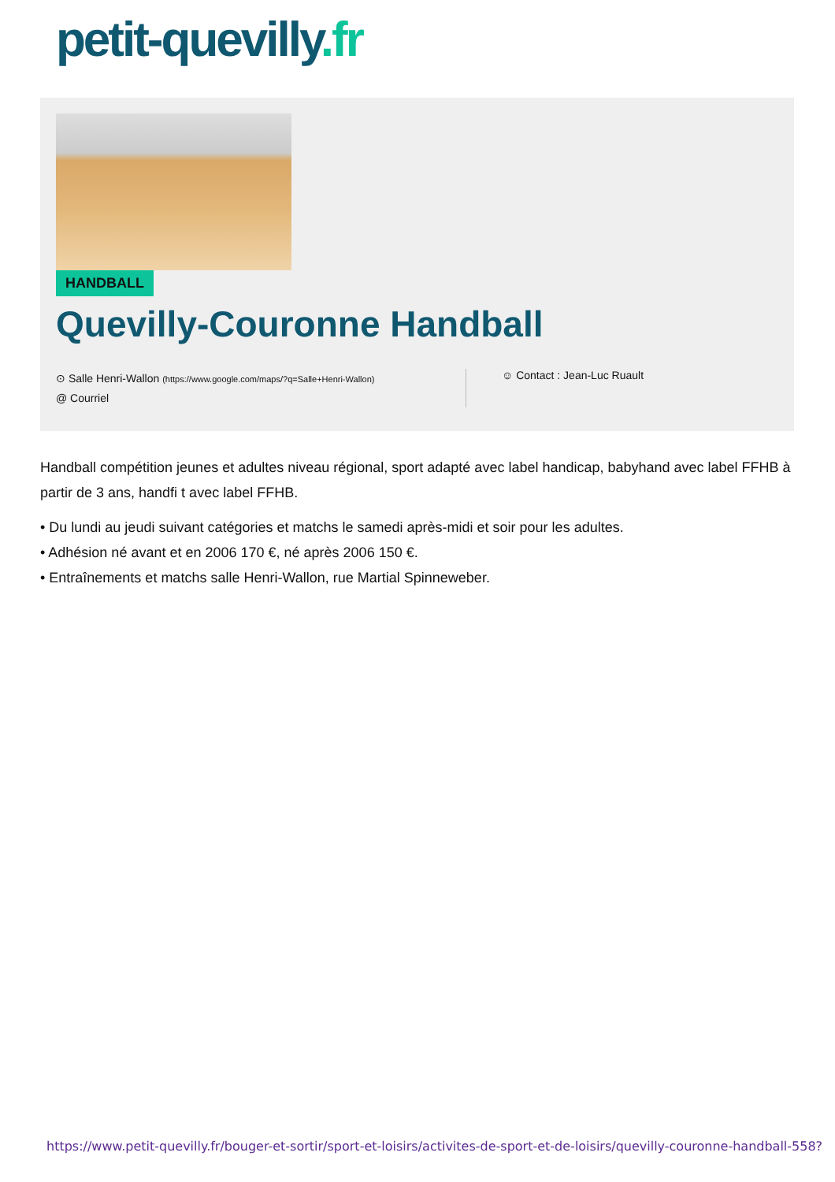petit-quevilly.fr
HANDBALL
Quevilly-Couronne Handball
⊙ Salle Henri-Wallon (https://www.google.com/maps/?q=Salle+Henri-Wallon)
@ Courriel
☺ Contact : Jean-Luc Ruault
Handball compétition jeunes et adultes niveau régional, sport adapté avec label handicap, babyhand avec label FFHB à partir de 3 ans, handfi t avec label FFHB.
• Du lundi au jeudi suivant catégories et matchs le samedi après-midi et soir pour les adultes.
• Adhésion né avant et en 2006 170 €, né après 2006 150 €.
• Entraînements et matchs salle Henri-Wallon, rue Martial Spinneweber.
https://www.petit-quevilly.fr/bouger-et-sortir/sport-et-loisirs/activites-de-sport-et-de-loisirs/quevilly-couronne-handball-558?